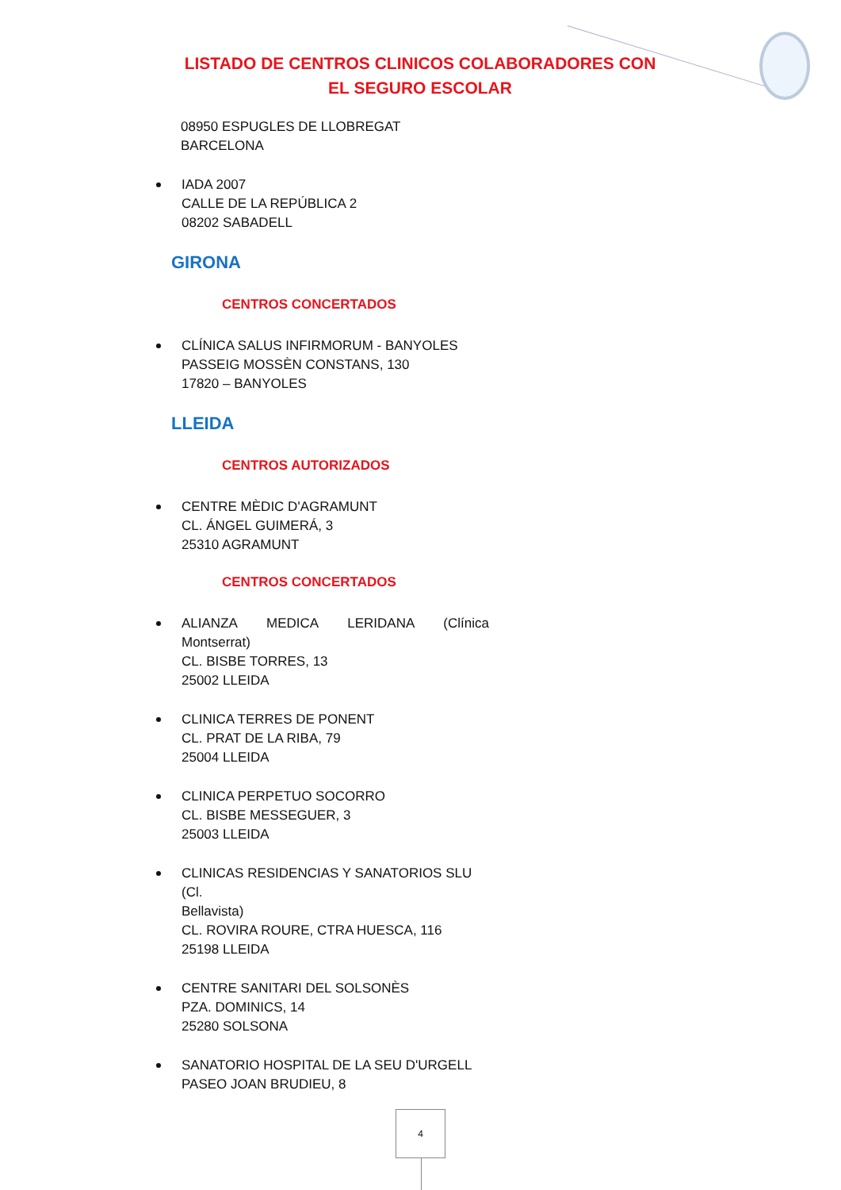LISTADO DE CENTROS CLINICOS COLABORADORES CON
EL SEGURO ESCOLAR
08950 ESPUGLES DE LLOBREGAT
BARCELONA
IADA 2007
CALLE DE LA REPÚBLICA 2
08202 SABADELL
GIRONA
CENTROS CONCERTADOS
CLÍNICA SALUS INFIRMORUM - BANYOLES
PASSEIG MOSSÈN CONSTANS, 130
17820 – BANYOLES
LLEIDA
CENTROS AUTORIZADOS
CENTRE MÈDIC D'AGRAMUNT
CL. ÁNGEL GUIMERÁ, 3
25310 AGRAMUNT
CENTROS CONCERTADOS
ALIANZA MEDICA LERIDANA (Clínica
Montserrat)
CL. BISBE TORRES, 13
25002 LLEIDA
CLINICA TERRES DE PONENT
CL. PRAT DE LA RIBA, 79
25004 LLEIDA
CLINICA PERPETUO SOCORRO
CL. BISBE MESSEGUER, 3
25003 LLEIDA
CLINICAS RESIDENCIAS Y SANATORIOS SLU (Cl.
Bellavista)
CL. ROVIRA ROURE, CTRA HUESCA, 116
25198 LLEIDA
CENTRE SANITARI DEL SOLSONÈS
PZA. DOMINICS, 14
25280 SOLSONA
SANATORIO HOSPITAL DE LA SEU D'URGELL
PASEO JOAN BRUDIEU, 8
4